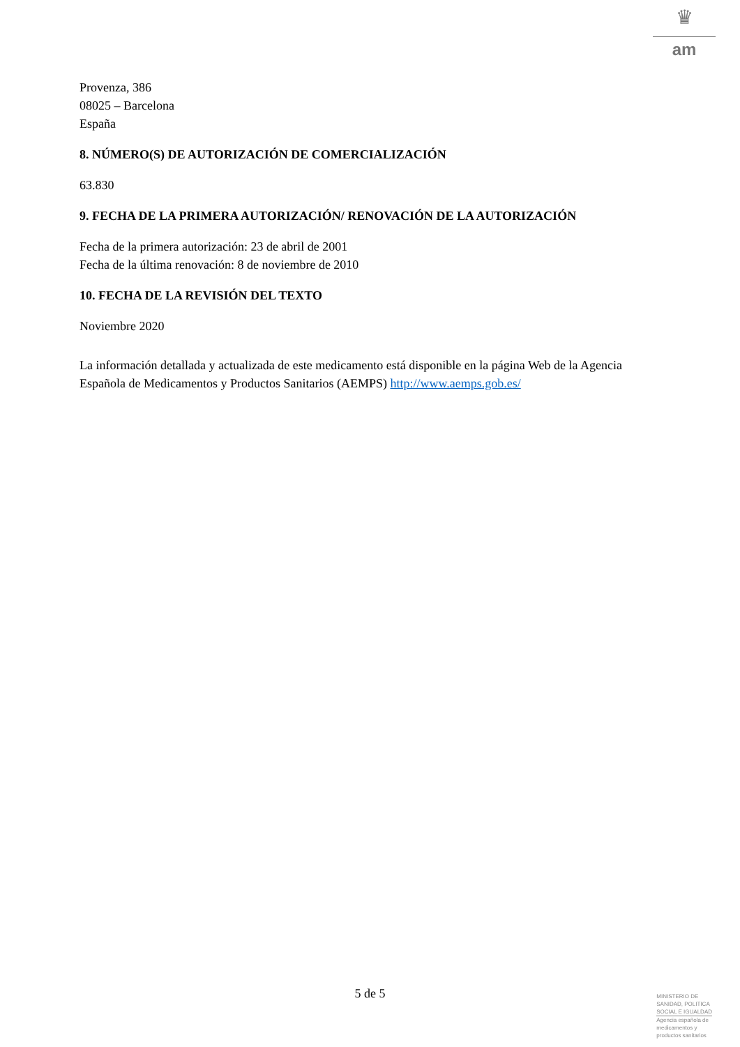♛
am
Provenza, 386
08025 – Barcelona
España
8. NÚMERO(S) DE AUTORIZACIÓN DE COMERCIALIZACIÓN
63.830
9. FECHA DE LA PRIMERA AUTORIZACIÓN/ RENOVACIÓN DE LA AUTORIZACIÓN
Fecha de la primera autorización: 23 de abril de 2001
Fecha de la última renovación: 8 de noviembre de 2010
10. FECHA DE LA REVISIÓN DEL TEXTO
Noviembre 2020
La información detallada y actualizada de este medicamento está disponible en la página Web de la Agencia Española de Medicamentos y Productos Sanitarios (AEMPS) http://www.aemps.gob.es/
5 de 5
MINISTERIO DE
SANIDAD, POLITICA
SOCIAL E IGUALDAD
Agencia española de
medicamentos y
productos sanitarios